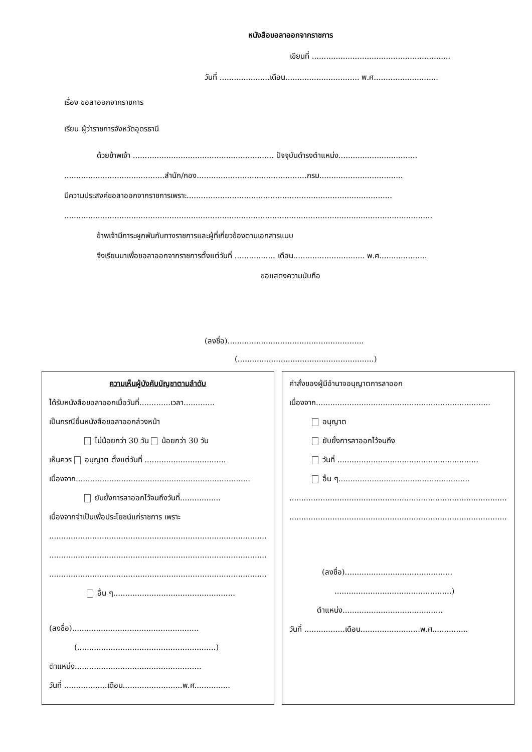หนังสือขอลาออกจากราชการ
เขียนที่ ..........................................................
วันที่ .....................เดือน............................... พ.ศ...........................
เรื่อง ขอลาออกจากราชการ
เรียน ผู้ว่าราชการจังหวัดอุดรธานี
ด้วยข้าพเจ้า ........................................................... ปัจจุบันดำรงตำแหน่ง.................................
..........................................สำนัก/กอง..............................................กรม...................................
มีความประสงค์ขอลาออกจากราชการเพราะ......................................................................................
..........................................................................................................................................................
ข้าพเจ้ามีภาระผูกพันกับทางราชการและผู้ที่เกี่ยวข้องตามเอกสารแนบ
จึงเรียนมาเพื่อขอลาออกจากราชการตั้งแต่วันที่ ................. เดือน.............................. พ.ศ....................
ขอแสดงความนับถือ
(ลงชื่อ).........................................................
(.........................................................)
ความเห็นผู้บังคับบัญชาตามลำดับ
ได้รับหนังสือขอลาออกเมื่อวันที่.............เวลา.............
เป็นกรณียื่นหนังสือขอลาออกล่วงหน้า
ไม่น้อยกว่า 30 วัน น้อยกว่า 30 วัน
เห็นควร อนุญาต ตั้งแต่วันที่ ..................................
เนื่องจาก.........................................................................
ยับยั้งการลาออกไว้จนถึงวันที่.................
เนื่องจากจำเป็นเพื่อประโยชน์แก่ราชการ เพราะ
...........................................................................................
...........................................................................................
...........................................................................................
อื่น ๆ...................................................
(ลงชื่อ).....................................................
(..........................................................)
ตำแหน่ง.....................................................
วันที่ ..................เดือน.........................พ.ศ...............
คำสั่งของผู้มีอำนาจอนุญาตการลาออก
เนื่องจาก.........................................................................
อนุญาต
ยับยั้งการลาออกไว้จนถึง
วันที่ ...........................................................
อื่น ๆ.......................................................
...........................................................................................
...........................................................................................
(ลงชื่อ).............................................
.................................................)
ตำแหน่ง..........................................
วันที่ .................เดือน.........................พ.ศ...............